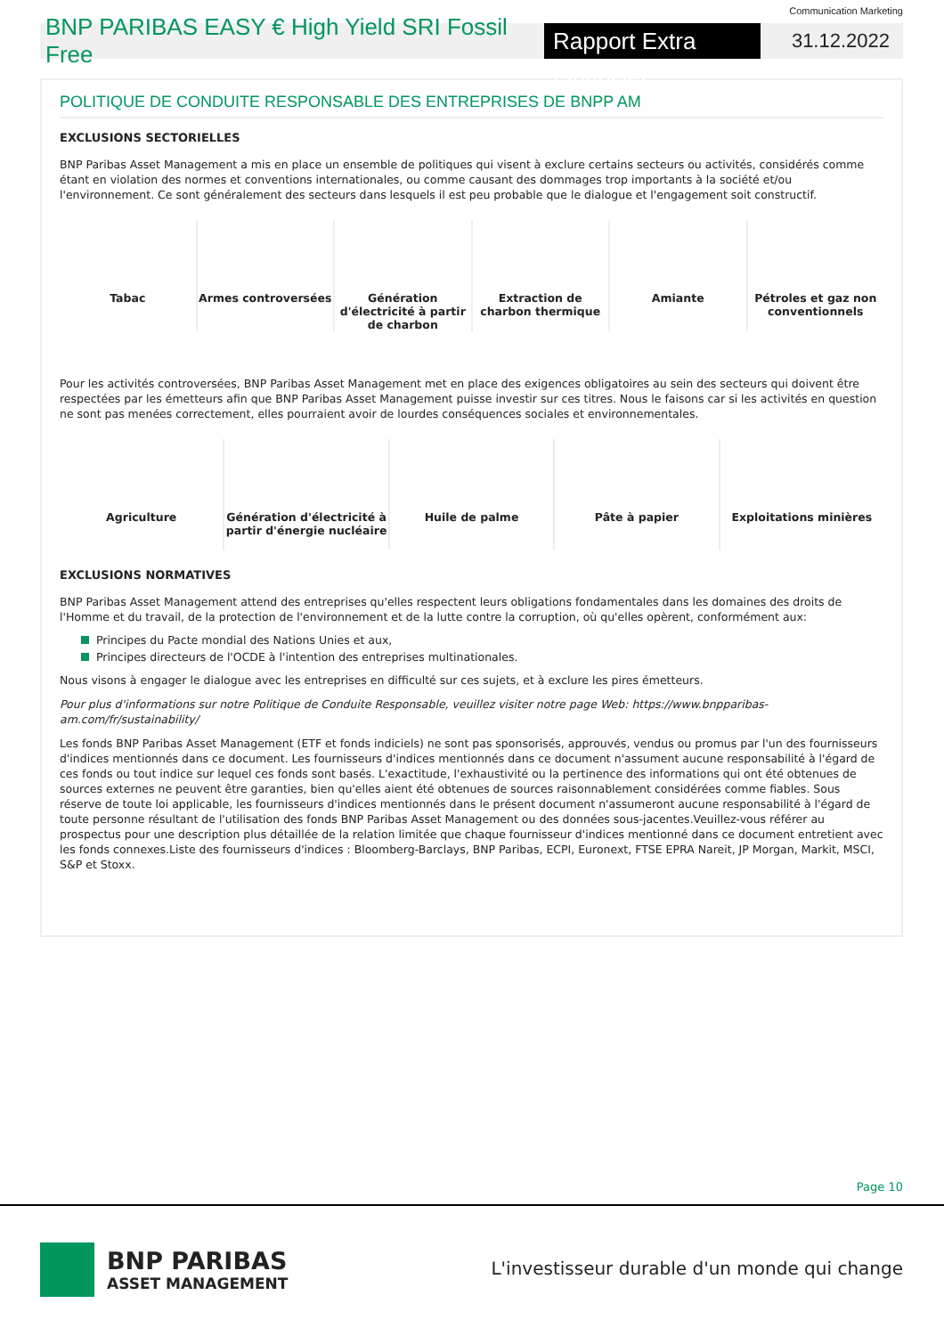Communication Marketing
BNP PARIBAS EASY € High Yield SRI Fossil Free
Rapport Extra Financier
31.12.2022
POLITIQUE DE CONDUITE RESPONSABLE DES ENTREPRISES DE BNPP AM
EXCLUSIONS SECTORIELLES
BNP Paribas Asset Management a mis en place un ensemble de politiques qui visent à exclure certains secteurs ou activités, considérés comme étant en violation des normes et conventions internationales, ou comme causant des dommages trop importants à la société et/ou l'environnement. Ce sont généralement des secteurs dans lesquels il est peu probable que le dialogue et l'engagement soit constructif.
Tabac Armes controversées Génération d'électricité à partir de charbon
Extraction de charbon thermique
Amiante Pétroles et gaz non conventionnels
Pour les activités controversées, BNP Paribas Asset Management met en place des exigences obligatoires au sein des secteurs qui doivent être respectées par les émetteurs afin que BNP Paribas Asset Management puisse investir sur ces titres. Nous le faisons car si les activités en question ne sont pas menées correctement, elles pourraient avoir de lourdes conséquences sociales et environnementales.
Agriculture Génération d'électricité à partir d'énergie nucléaire
Huile de palme Pâte à papier Exploitations minières
EXCLUSIONS NORMATIVES
BNP Paribas Asset Management attend des entreprises qu'elles respectent leurs obligations fondamentales dans les domaines des droits de l'Homme et du travail, de la protection de l'environnement et de la lutte contre la corruption, où qu'elles opèrent, conformément aux:
Principes du Pacte mondial des Nations Unies et aux,
Principes directeurs de l'OCDE à l'intention des entreprises multinationales.
Nous visons à engager le dialogue avec les entreprises en difficulté sur ces sujets, et à exclure les pires émetteurs.
Pour plus d'informations sur notre Politique de Conduite Responsable, veuillez visiter notre page Web: https://www.bnpparibas-am.com/fr/sustainability/
Les fonds BNP Paribas Asset Management (ETF et fonds indiciels) ne sont pas sponsorisés, approuvés, vendus ou promus par l'un des fournisseurs d'indices mentionnés dans ce document. Les fournisseurs d'indices mentionnés dans ce document n'assument aucune responsabilité à l'égard de ces fonds ou tout indice sur lequel ces fonds sont basés. L'exactitude, l'exhaustivité ou la pertinence des informations qui ont été obtenues de sources externes ne peuvent être garanties, bien qu'elles aient été obtenues de sources raisonnablement considérées comme fiables. Sous réserve de toute loi applicable, les fournisseurs d'indices mentionnés dans le présent document n'assumeront aucune responsabilité à l'égard de toute personne résultant de l'utilisation des fonds BNP Paribas Asset Management ou des données sous-jacentes.Veuillez-vous référer au prospectus pour une description plus détaillée de la relation limitée que chaque fournisseur d'indices mentionné dans ce document entretient avec les fonds connexes.Liste des fournisseurs d'indices : Bloomberg-Barclays, BNP Paribas, ECPI, Euronext, FTSE EPRA Nareit, JP Morgan, Markit, MSCI, S&P et Stoxx.
Page 10
BNP PARIBAS
ASSET MANAGEMENT
L'investisseur durable d'un monde qui change